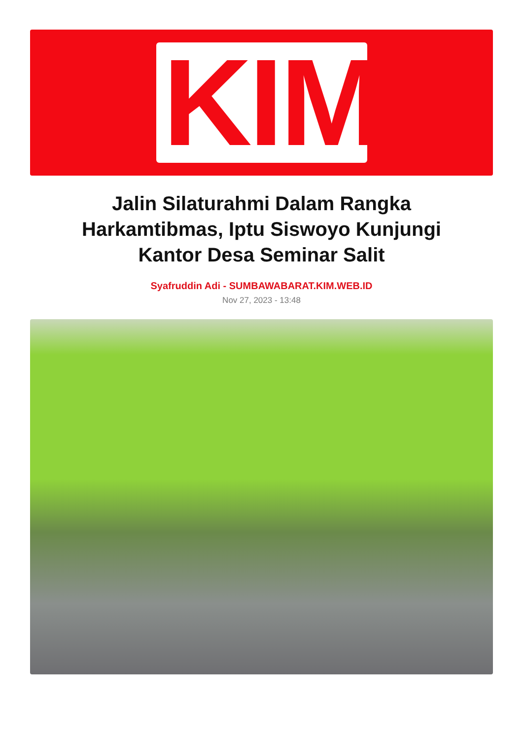KIM
Jalin Silaturahmi Dalam Rangka Harkamtibmas, Iptu Siswoyo Kunjungi Kantor Desa Seminar Salit
Syafruddin Adi - SUMBAWABARAT.KIM.WEB.ID
Nov 27, 2023 - 13:48